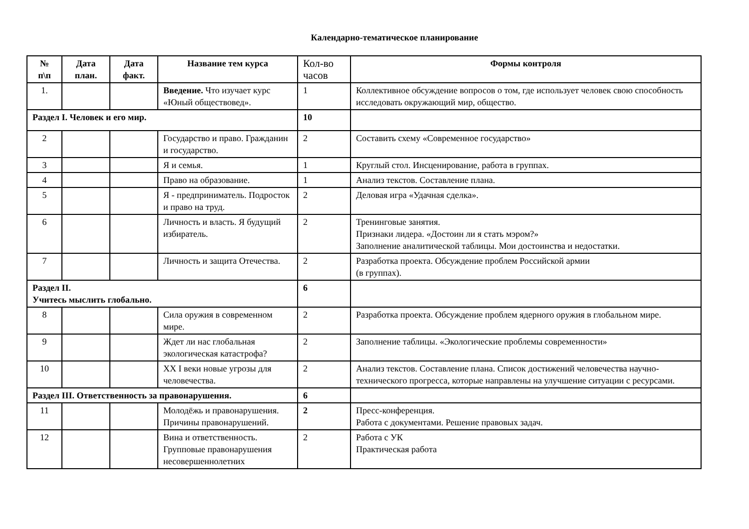Календарно-тематическое планирование
| № п\п | Дата план. | Дата факт. | Название тем курса | Кол-во часов | Формы контроля |
| --- | --- | --- | --- | --- | --- |
| 1. | | | Введение. Что изучает курс «Юный обществовед». | 1 | Коллективное обсуждение вопросов о том, где использует человек свою способность исследовать окружающий мир, общество. |
| Раздел I. Человек и его мир. | | | | 10 | |
| 2 | | | Государство и право. Гражданин и государство. | 2 | Составить схему «Современное государство» |
| 3 | | | Я и семья. | 1 | Круглый стол. Инсценирование, работа в группах. |
| 4 | | | Право на образование. | 1 | Анализ текстов. Составление плана. |
| 5 | | | Я - предприниматель. Подросток и право на труд. | 2 | Деловая игра «Удачная сделка». |
| 6 | | | Личность и власть. Я будущий избиратель. | 2 | Тренинговые занятия. Признаки лидера. «Достоин ли я стать мэром?» Заполнение аналитической таблицы. Мои достоинства и недостатки. |
| 7 | | | Личность и защита Отечества. | 2 | Разработка проекта. Обсуждение проблем Российской армии (в группах). |
| Раздел II. Учитесь мыслить глобально. | | | | 6 | |
| 8 | | | Сила оружия в современном мире. | 2 | Разработка проекта. Обсуждение проблем ядерного оружия в глобальном мире. |
| 9 | | | Ждет ли нас глобальная экологическая катастрофа? | 2 | Заполнение таблицы. «Экологические проблемы современности» |
| 10 | | | XX I веки новые угрозы для человечества. | 2 | Анализ текстов. Составление плана. Список достижений человечества научно-технического прогресса, которые направлены на улучшение ситуации с ресурсами. |
| Раздел III. Ответственность за правонарушения. | | | | 6 | |
| 11 | | | Молодёжь и правонарушения. Причины правонарушений. | 2 | Пресс-конференция. Работа с документами. Решение правовых задач. |
| 12 | | | Вина и ответственность. Групповые правонарушения несовершеннолетних | 2 | Работа с УК Практическая работа |